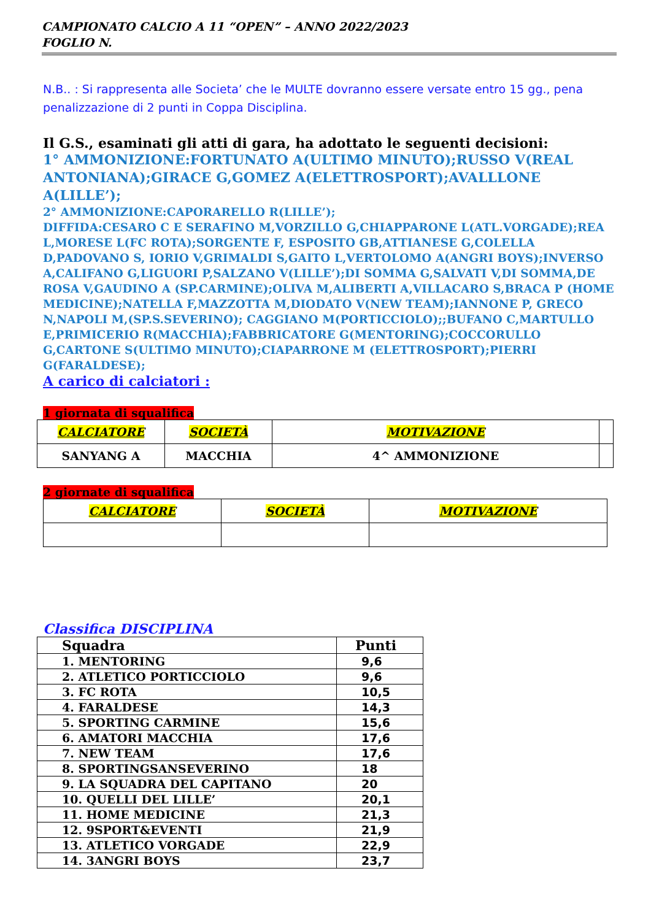CAMPIONATO CALCIO A 11 “OPEN” – ANNO 2022/2023
FOGLIO N.
N.B.. : Si rappresenta alle Societa’ che le MULTE dovranno essere versate entro 15 gg., pena penalizzazione di 2 punti in Coppa Disciplina.
Il G.S., esaminati gli atti di gara, ha adottato le seguenti decisioni:
1° AMMONIZIONE:FORTUNATO A(ULTIMO MINUTO);RUSSO V(REAL ANTONIANA);GIRACE G,GOMEZ A(ELETTROSPORT);AVALLLONE A(LILLE’);
2° AMMONIZIONE:CAPORARELLO R(LILLE’);
DIFFIDA:CESARO C E SERAFINO M,VORZILLO G,CHIAPPARONE L(ATL.VORGADE);REA L,MORESE L(FC ROTA);SORGENTE F, ESPOSITO GB,ATTIANESE G,COLELLA D,PADOVANO S, IORIO V,GRIMALDI S,GAITO L,VERTOLOMO A(ANGRI BOYS);INVERSO A,CALIFANO G,LIGUORI P,SALZANO V(LILLE’);DI SOMMA G,SALVATI V,DI SOMMA,DE ROSA V,GAUDINO A (SP.CARMINE);OLIVA M,ALIBERTI A,VILLACARO S,BRACA P (HOME MEDICINE);NATELLA F,MAZZOTTA M,DIODATO V(NEW TEAM);IANNONE P, GRECO N,NAPOLI M,(SP.S.SEVERINO); CAGGIANO M(PORTICCIOLO);;BUFANO C,MARTULLO E,PRIMICERIO R(MACCHIA);FABBRICATORE G(MENTORING);COCCORULLO G,CARTONE S(ULTIMO MINUTO);CIAPARRONE M (ELETTROSPORT);PIERRI G(FARALDESE);
A carico di calciatori :
1 giornata di squalifica
| CALCIATORE | SOCIETÀ | MOTIVAZIONE | |
| SANYANG A | MACCHIA | 4^ AMMONIZIONE | |
2 giornate di squalifica
| CALCIATORE | SOCIETÀ | MOTIVAZIONE |
Classifica DISCIPLINA
| Squadra | Punti |
| 1. MENTORING | 9,6 |
| 2. ATLETICO PORTICCIOLO | 9,6 |
| 3. FC ROTA | 10,5 |
| 4. FARALDESE | 14,3 |
| 5. SPORTING CARMINE | 15,6 |
| 6. AMATORI MACCHIA | 17,6 |
| 7. NEW TEAM | 17,6 |
| 8. SPORTINGSANSEVERINO | 18 |
| 9. LA SQUADRA DEL CAPITANO | 20 |
| 10. QUELLI DEL LILLE’ | 20,1 |
| 11. HOME MEDICINE | 21,3 |
| 12. 9SPORT&EVENTI | 21,9 |
| 13. ATLETICO VORGADE | 22,9 |
| 14. 3ANGRI BOYS | 23,7 |